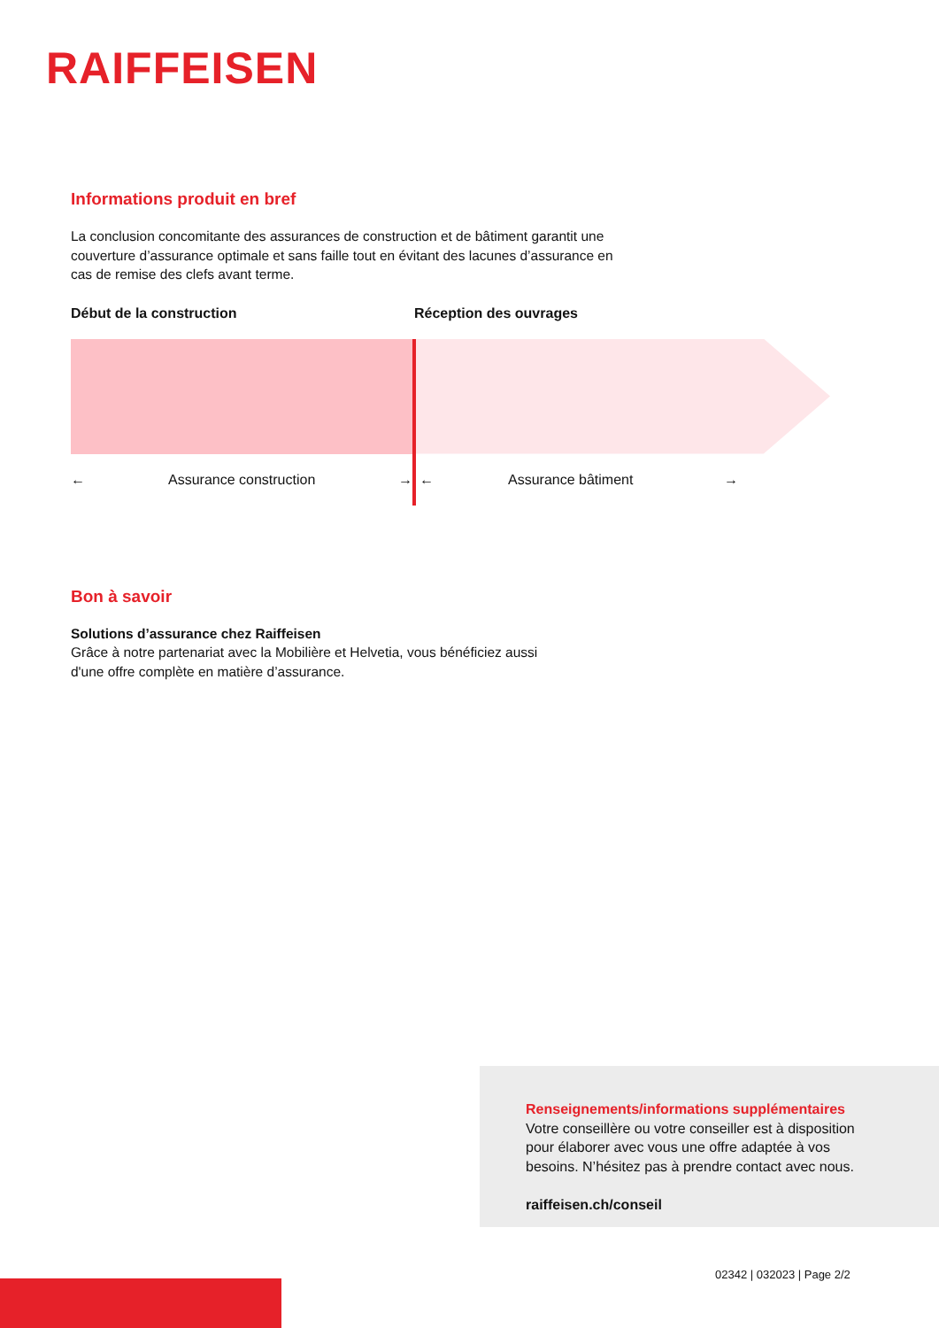RAIFFEISEN
Informations produit en bref
La conclusion concomitante des assurances de construction et de bâtiment garantit une
couverture d’assurance optimale et sans faille tout en évitant des lacunes d’assurance en
cas de remise des clefs avant terme.
Début de la construction Réception des ouvrages
← Assurance construction → ← Assurance bâtiment →
Bon à savoir
Solutions d’assurance chez Raiffeisen
Grâce à notre partenariat avec la Mobilière et Helvetia, vous bénéficiez aussi
d'une offre complète en matière d’assurance.
Renseignements/informations supplémentaires
Votre conseillère ou votre conseiller est à disposition
pour élaborer avec vous une offre adaptée à vos
besoins. N’hésitez pas à prendre contact avec nous.
raiffeisen.ch/conseil
02342 | 032023 | Page 2/2